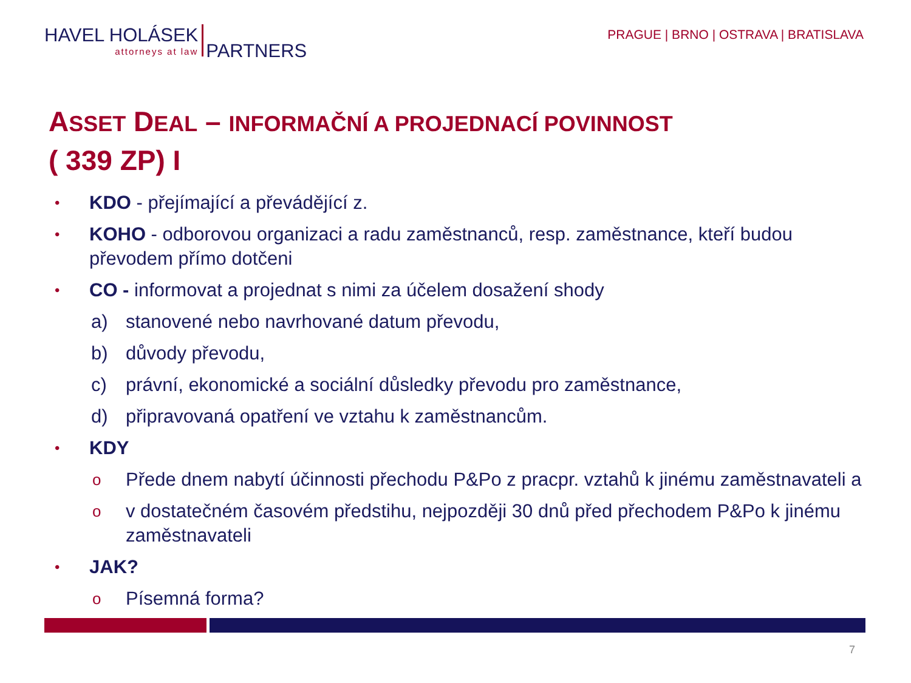HAVEL HOLÁSEK
attorneys at law
PARTNERS
PRAGUE | BRNO | OSTRAVA | BRATISLAVA
ASSET DEAL – INFORMAČNÍ A PROJEDNACÍ POVINNOST
( 339 ZP) I
• KDO - přejímající a převádějící z.
• KOHO - odborovou organizaci a radu zaměstnanců, resp. zaměstnance, kteří budou převodem přímo dotčeni
• CO - informovat a projednat s nimi za účelem dosažení shody
a) stanovené nebo navrhované datum převodu,
b) důvody převodu,
c) právní, ekonomické a sociální důsledky převodu pro zaměstnance,
d) připravovaná opatření ve vztahu k zaměstnancům.
• KDY
o Přede dnem nabytí účinnosti přechodu P&Po z pracpr. vztahů k jinému zaměstnavateli a
ov dostatečném časovém předstihu, nejpozději 30 dnů před přechodem P&Po k jinému zaměstnavateli
• JAK?
o Písemná forma?
7